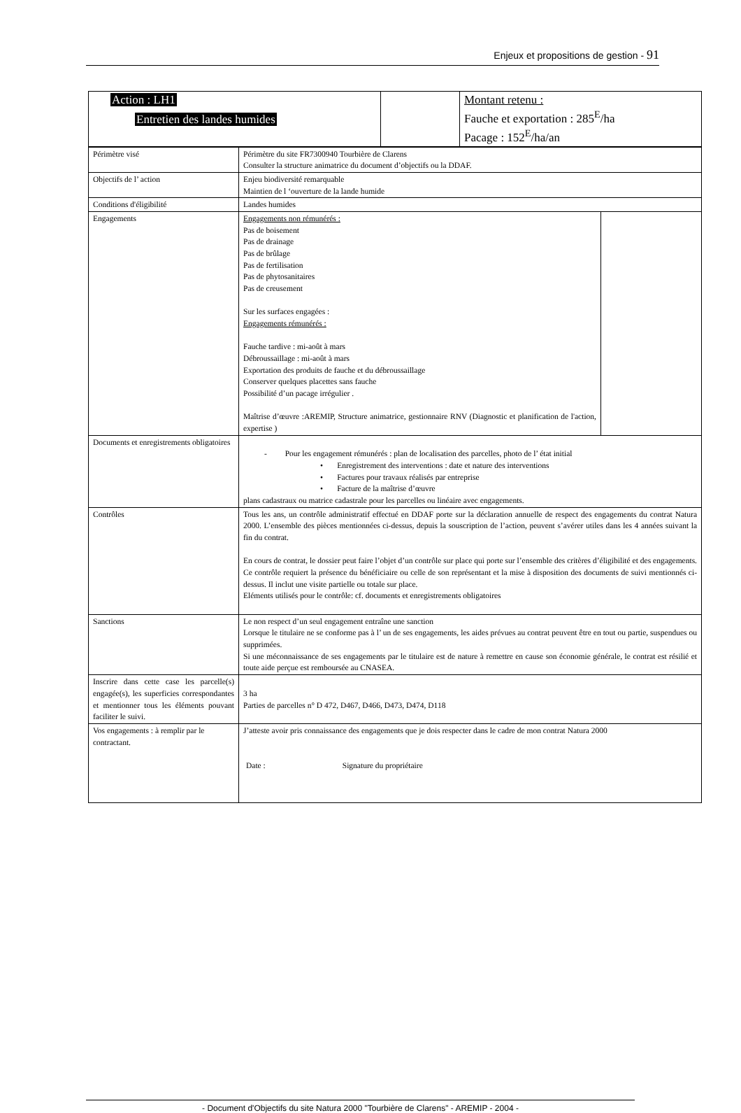Enjeux et propositions de gestion - 91
| Action : LH1 Entretien des landes humides | | Montant retenu : Fauche et exportation : 285<sup>E</sup>/ha Pacage : 152<sup>E</sup>/ha/an |
| Périmètre visé | Périmètre du site FR7300940 Tourbière de Clarens Consulter la structure animatrice du document d’objectifs ou la DDAF. | |
| Objectifs de l’ action | Enjeu biodiversité remarquable Maintien de l ‘ouverture de la lande humide | |
| Conditions d'éligibilité | Landes humides | |
| Engagements | Engagements non rémunérés : Pas de boisement Pas de drainage Pas de brûlage Pas de fertilisation Pas de phytosanitaires Pas de creusement Sur les surfaces engagées : Engagements rémunérés : Fauche tardive : mi-août à mars Débroussaillage : mi-août à mars Exportation des produits de fauche et du débroussaillage Conserver quelques placettes sans fauche Possibilité d’un pacage irrégulier . Maîtrise d’œuvre :AREMIP, Structure animatrice, gestionnaire RNV (Diagnostic et planification de l'action, expertise ) | |
| Documents et enregistrements obligatoires | - Pour les engagement rémunérés : plan de localisation des parcelles, photo de l’ état initial • Enregistrement des interventions : date et nature des interventions • Factures pour travaux réalisés par entreprise • Facture de la maîtrise d’œuvre plans cadastraux ou matrice cadastrale pour les parcelles ou linéaire avec engagements. | |
| Contrôles | Tous les ans, un contrôle administratif effectué en DDAF porte sur la déclaration annuelle de respect des engagements du contrat Natura 2000. L’ensemble des pièces mentionnées ci-dessus, depuis la souscription de l’action, peuvent s’avérer utiles dans les 4 années suivant la fin du contrat. En cours de contrat, le dossier peut faire l’objet d’un contrôle sur place qui porte sur l’ensemble des critères d’éligibilité et des engagements. Ce contrôle requiert la présence du bénéficiaire ou celle de son représentant et la mise à disposition des documents de suivi mentionnés ci-dessus. Il inclut une visite partielle ou totale sur place. Eléments utilisés pour le contrôle: cf. documents et enregistrements obligatoires | |
| Sanctions | Le non respect d’un seul engagement entraîne une sanction Lorsque le titulaire ne se conforme pas à l’ un de ses engagements, les aides prévues au contrat peuvent être en tout ou partie, suspendues ou supprimées. Si une méconnaissance de ses engagements par le titulaire est de nature à remettre en cause son économie générale, le contrat est résilié et toute aide perçue est remboursée au CNASEA. | |
| Inscrire dans cette case les parcelle(s) engagée(s), les superficies correspondantes et mentionner tous les éléments pouvant faciliter le suivi. | 3 ha Parties de parcelles n° D 472, D467, D466, D473, D474, D118 | |
| Vos engagements : à remplir par le contractant. | J’atteste avoir pris connaissance des engagements que je dois respecter dans le cadre de mon contrat Natura 2000 Date : Signature du propriétaire | |
- Document d'Objectifs du site Natura 2000 "Tourbière de Clarens" - AREMIP - 2004 -